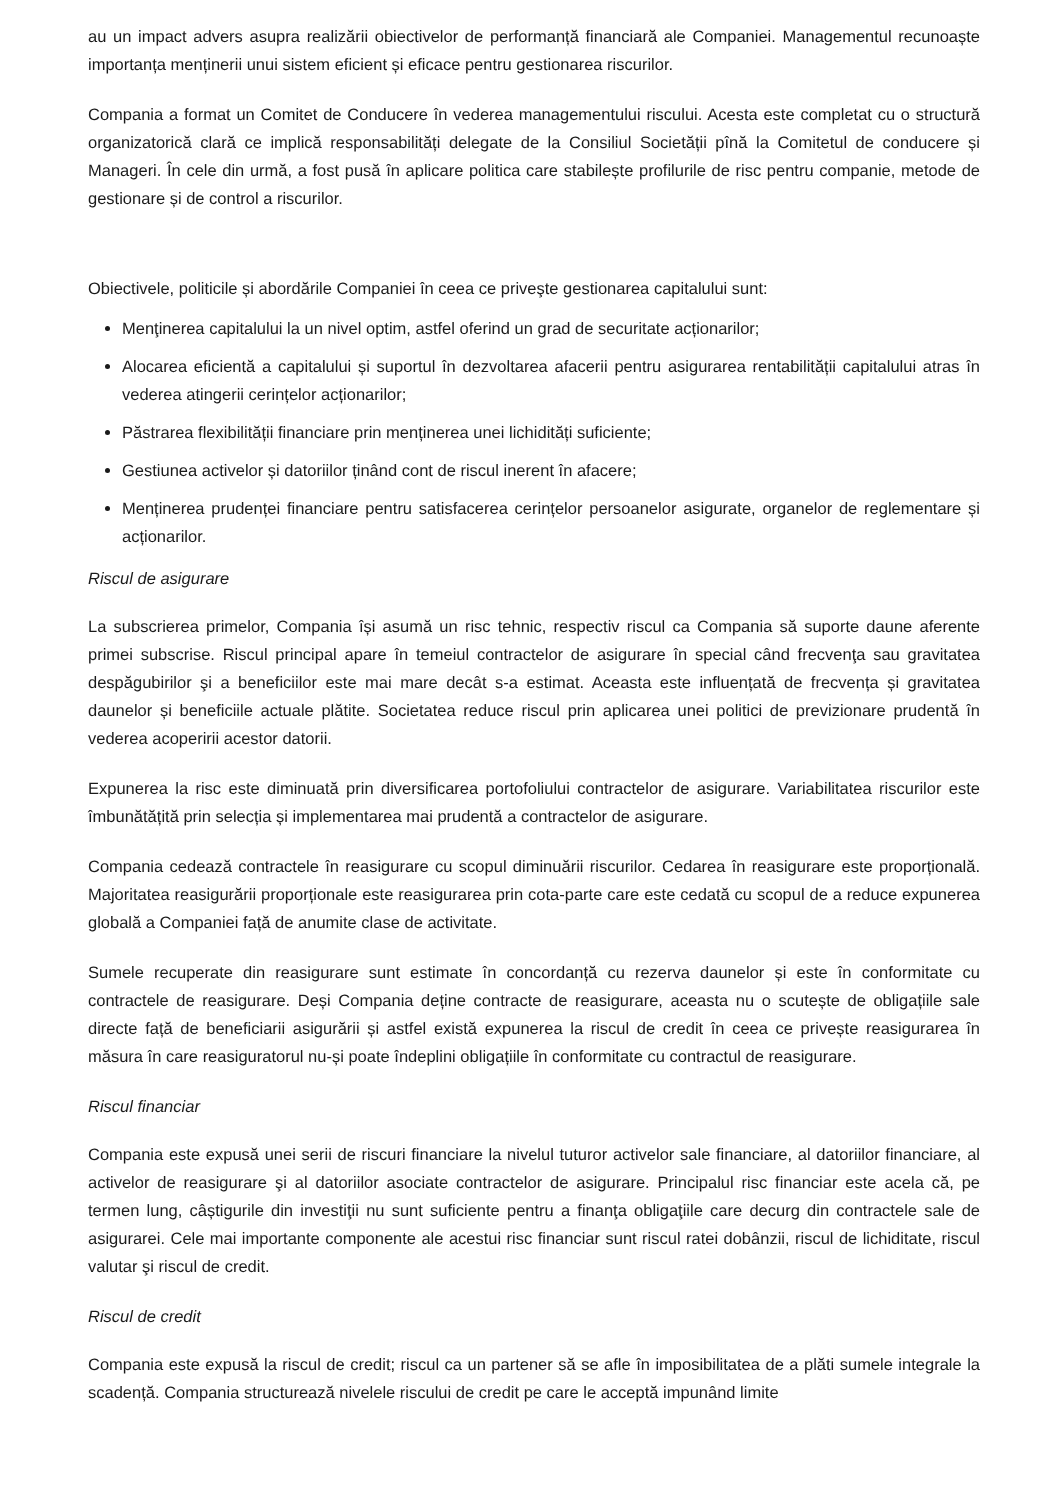au un impact advers asupra realizării obiectivelor de performanță financiară ale Companiei. Managementul recunoaște importanța menținerii unui sistem eficient și eficace pentru gestionarea riscurilor.
Compania a format un Comitet de Conducere în vederea managementului riscului. Acesta este completat cu o structură organizatorică clară ce implică responsabilități delegate de la Consiliul Societății pînă la Comitetul de conducere și Manageri. În cele din urmă, a fost pusă în aplicare politica care stabilește profilurile de risc pentru companie, metode de gestionare și de control a riscurilor.
Obiectivele, politicile și abordările Companiei în ceea ce priveşte gestionarea capitalului sunt:
Menţinerea capitalului la un nivel optim, astfel oferind un grad de securitate acționarilor;
Alocarea eficientă a capitalului și suportul în dezvoltarea afacerii pentru asigurarea rentabilității capitalului atras în vederea atingerii cerințelor acționarilor;
Păstrarea flexibilității financiare prin menținerea unei lichidități suficiente;
Gestiunea activelor și datoriilor ținând cont de riscul inerent în afacere;
Menținerea prudenței financiare pentru satisfacerea cerințelor persoanelor asigurate, organelor de reglementare și acționarilor.
Riscul de asigurare
La subscrierea primelor, Compania își asumă un risc tehnic, respectiv riscul ca Compania să suporte daune aferente primei subscrise. Riscul principal apare în temeiul contractelor de asigurare în special când frecvenţa sau gravitatea despăgubirilor şi a beneficiilor este mai mare decât s-a estimat. Aceasta este influențată de frecvența și gravitatea daunelor și beneficiile actuale plătite. Societatea reduce riscul prin aplicarea unei politici de previzionare prudentă în vederea acoperirii acestor datorii.
Expunerea la risc este diminuată prin diversificarea portofoliului contractelor de asigurare. Variabilitatea riscurilor este îmbunătățită prin selecția și implementarea mai prudentă a contractelor de asigurare.
Compania cedează contractele în reasigurare cu scopul diminuării riscurilor. Cedarea în reasigurare este proporțională. Majoritatea reasigurării proporționale este reasigurarea prin cota-parte care este cedată cu scopul de a reduce expunerea globală a Companiei față de anumite clase de activitate.
Sumele recuperate din reasigurare sunt estimate în concordanță cu rezerva daunelor și este în conformitate cu contractele de reasigurare. Deși Compania deține contracte de reasigurare, aceasta nu o scutește de obligațiile sale directe față de beneficiarii asigurării și astfel există expunerea la riscul de credit în ceea ce privește reasigurarea în măsura în care reasiguratorul nu-și poate îndeplini obligațiile în conformitate cu contractul de reasigurare.
Riscul financiar
Compania este expusă unei serii de riscuri financiare la nivelul tuturor activelor sale financiare, al datoriilor financiare, al activelor de reasigurare şi al datoriilor asociate contractelor de asigurare. Principalul risc financiar este acela că, pe termen lung, câștigurile din investiţii nu sunt suficiente pentru a finanţa obligaţiile care decurg din contractele sale de asigurarei. Cele mai importante componente ale acestui risc financiar sunt riscul ratei dobânzii, riscul de lichiditate, riscul valutar şi riscul de credit.
Riscul de credit
Compania este expusă la riscul de credit; riscul ca un partener să se afle în imposibilitatea de a plăti sumele integrale la scadență. Compania structurează nivelele riscului de credit pe care le acceptă impunând limite